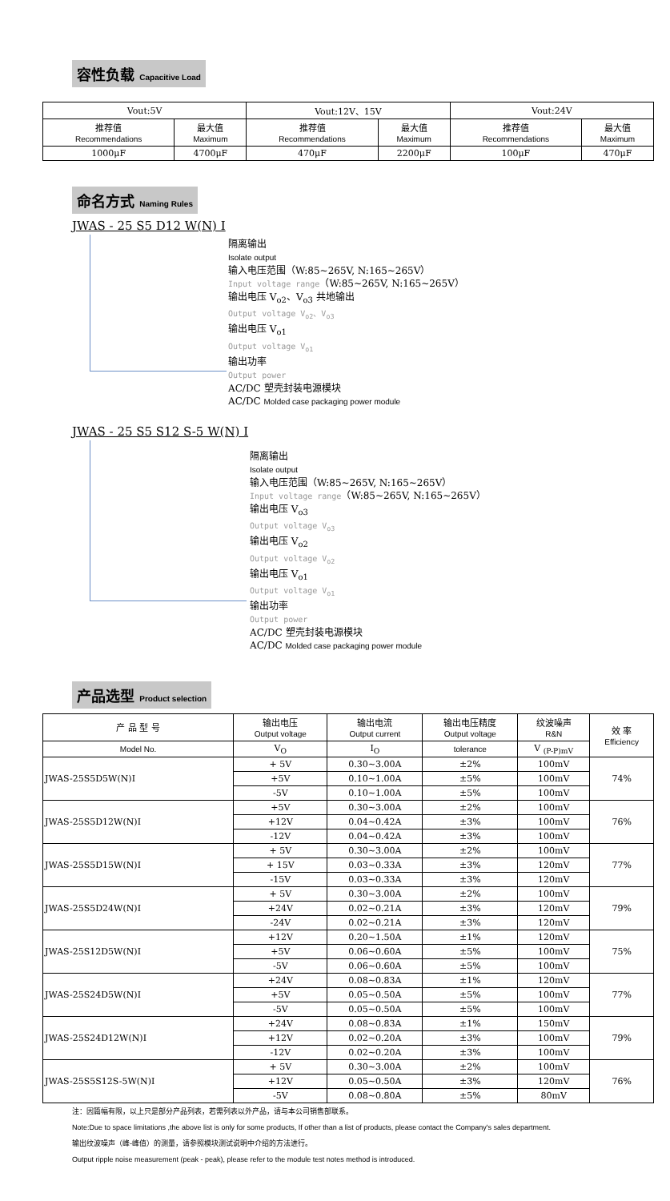容性负载 Capacitive Load
| Vout:5V | | Vout:12V、15V | | Vout:24V | |
| 推荐值 Recommendations | 最大值 Maximum | 推荐值 Recommendations | 最大值 Maximum | 推荐值 Recommendations | 最大值 Maximum |
| 1000μF | 4700μF | 470μF | 2200μF | 100μF | 470μF |
命名方式 Naming Rules
JWAS - 25 S5 D12 W(N) I
隔离输出
Isolate output
输入电压范围（W:85~265V, N:165~265V）
Input voltage range（W:85~265V, N:165~265V）
输出电压 V<sub>o2</sub>、V<sub>o3</sub> 共地输出
Output voltage V<sub>o2</sub>、V<sub>o3</sub>
输出电压 V<sub>o1</sub>
Output voltage V<sub>o1</sub>
输出功率
Output power
AC/DC 塑壳封装电源模块
AC/DC Molded case packaging power module
JWAS - 25 S5 S12 S-5 W(N) I
隔离输出
Isolate output
输入电压范围（W:85~265V, N:165~265V）
Input voltage range（W:85~265V, N:165~265V）
输出电压 V<sub>o3</sub>
Output voltage V<sub>o3</sub>
输出电压 V<sub>o2</sub>
Output voltage V<sub>o2</sub>
输出电压 V<sub>o1</sub>
Output voltage V<sub>o1</sub>
输出功率
Output power
AC/DC 塑壳封装电源模块
AC/DC Molded case packaging power module
产品选型 Product selection
| 产 品 型 号 | 输出电压 Output voltage | 输出电流 Output current | 输出电压精度 Output voltage | 纹波噪声 R&N | 效 率 Efficiency |
| --- | --- | --- | --- | --- | --- |
| Model No. | V<sub>O</sub> | I<sub>O</sub> | tolerance | V <sub>(P-P)mV</sub> | |
| JWAS-25S5D5W(N)I | + 5V | 0.30~3.00A | ±2% | 100mV | 74% |
| | +5V | 0.10~1.00A | ±5% | 100mV | |
| | -5V | 0.10~1.00A | ±5% | 100mV | |
| JWAS-25S5D12W(N)I | +5V | 0.30~3.00A | ±2% | 100mV | 76% |
| | +12V | 0.04~0.42A | ±3% | 100mV | |
| | -12V | 0.04~0.42A | ±3% | 100mV | |
| JWAS-25S5D15W(N)I | + 5V | 0.30~3.00A | ±2% | 100mV | 77% |
| | + 15V | 0.03~0.33A | ±3% | 120mV | |
| | -15V | 0.03~0.33A | ±3% | 120mV | |
| JWAS-25S5D24W(N)I | + 5V | 0.30~3.00A | ±2% | 100mV | 79% |
| | +24V | 0.02~0.21A | ±3% | 120mV | |
| | -24V | 0.02~0.21A | ±3% | 120mV | |
| JWAS-25S12D5W(N)I | +12V | 0.20~1.50A | ±1% | 120mV | 75% |
| | +5V | 0.06~0.60A | ±5% | 100mV | |
| | -5V | 0.06~0.60A | ±5% | 100mV | |
| JWAS-25S24D5W(N)I | +24V | 0.08~0.83A | ±1% | 120mV | 77% |
| | +5V | 0.05~0.50A | ±5% | 100mV | |
| | -5V | 0.05~0.50A | ±5% | 100mV | |
| JWAS-25S24D12W(N)I | +24V | 0.08~0.83A | ±1% | 150mV | 79% |
| | +12V | 0.02~0.20A | ±3% | 100mV | |
| | -12V | 0.02~0.20A | ±3% | 100mV | |
| JWAS-25S5S12S-5W(N)I | + 5V | 0.30~3.00A | ±2% | 100mV | 76% |
| | +12V | 0.05~0.50A | ±3% | 120mV | |
| | -5V | 0.08~0.80A | ±5% | 80mV | |
注：因篇幅有限，以上只是部分产品列表，若需列表以外产品，请与本公司销售部联系。
Note:Due to space limitations ,the above list is only for some products, If other than a list of products, please contact the Company's sales department.
输出纹波噪声（峰-峰值）的测量，请参照模块测试说明中介绍的方法进行。
Output ripple noise measurement (peak - peak), please refer to the module test notes method is introduced.